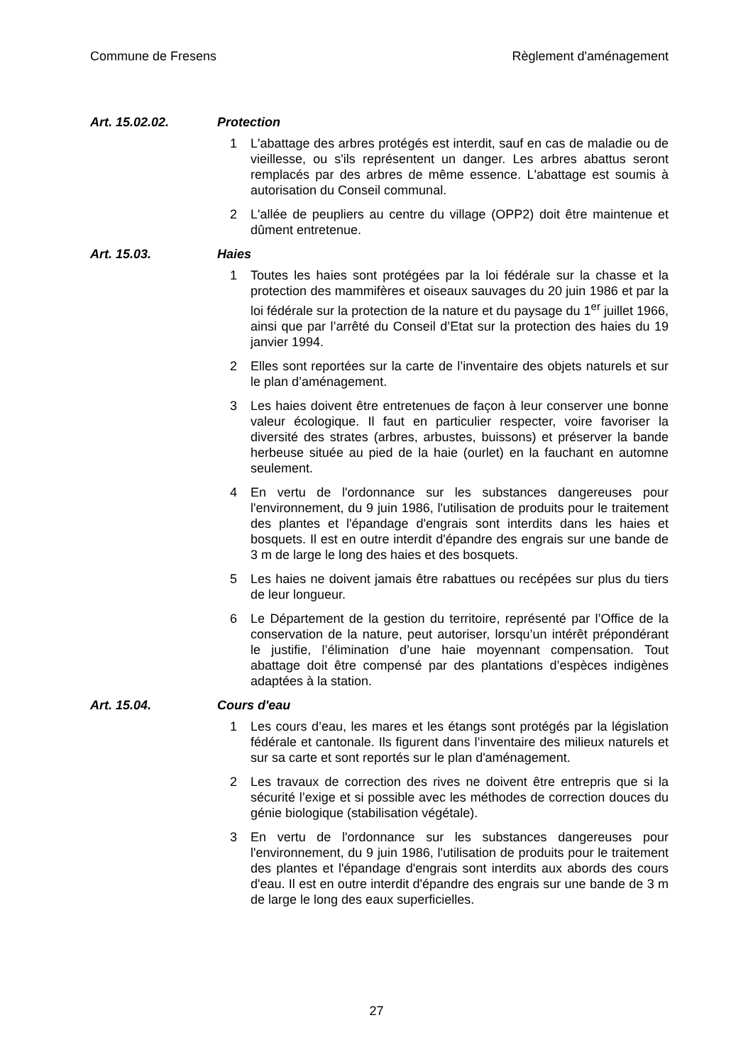Commune de Fresens Règlement d'aménagement
Art. 15.02.02. Protection
1 L'abattage des arbres protégés est interdit, sauf en cas de maladie ou de vieillesse, ou s'ils représentent un danger. Les arbres abattus seront remplacés par des arbres de même essence. L'abattage est soumis à autorisation du Conseil communal.
2 L'allée de peupliers au centre du village (OPP2) doit être maintenue et dûment entretenue.
Art. 15.03. Haies
1 Toutes les haies sont protégées par la loi fédérale sur la chasse et la protection des mammifères et oiseaux sauvages du 20 juin 1986 et par la loi fédérale sur la protection de la nature et du paysage du 1<sup>er</sup> juillet 1966, ainsi que par l’arrêté du Conseil d’Etat sur la protection des haies du 19 janvier 1994.
2 Elles sont reportées sur la carte de l’inventaire des objets naturels et sur le plan d’aménagement.
3 Les haies doivent être entretenues de façon à leur conserver une bonne valeur écologique. Il faut en particulier respecter, voire favoriser la diversité des strates (arbres, arbustes, buissons) et préserver la bande herbeuse située au pied de la haie (ourlet) en la fauchant en automne seulement.
4 En vertu de l'ordonnance sur les substances dangereuses pour l'environnement, du 9 juin 1986, l'utilisation de produits pour le traitement des plantes et l'épandage d'engrais sont interdits dans les haies et bosquets. Il est en outre interdit d'épandre des engrais sur une bande de 3 m de large le long des haies et des bosquets.
5 Les haies ne doivent jamais être rabattues ou recépées sur plus du tiers de leur longueur.
6 Le Département de la gestion du territoire, représenté par l’Office de la conservation de la nature, peut autoriser, lorsqu’un intérêt prépondérant le justifie, l’élimination d’une haie moyennant compensation. Tout abattage doit être compensé par des plantations d’espèces indigènes adaptées à la station.
Art. 15.04. Cours d'eau
1 Les cours d’eau, les mares et les étangs sont protégés par la législation fédérale et cantonale. Ils figurent dans l’inventaire des milieux naturels et sur sa carte et sont reportés sur le plan d'aménagement.
2 Les travaux de correction des rives ne doivent être entrepris que si la sécurité l’exige et si possible avec les méthodes de correction douces du génie biologique (stabilisation végétale).
3 En vertu de l'ordonnance sur les substances dangereuses pour l'environnement, du 9 juin 1986, l'utilisation de produits pour le traitement des plantes et l'épandage d'engrais sont interdits aux abords des cours d'eau. Il est en outre interdit d'épandre des engrais sur une bande de 3 m de large le long des eaux superficielles.
27